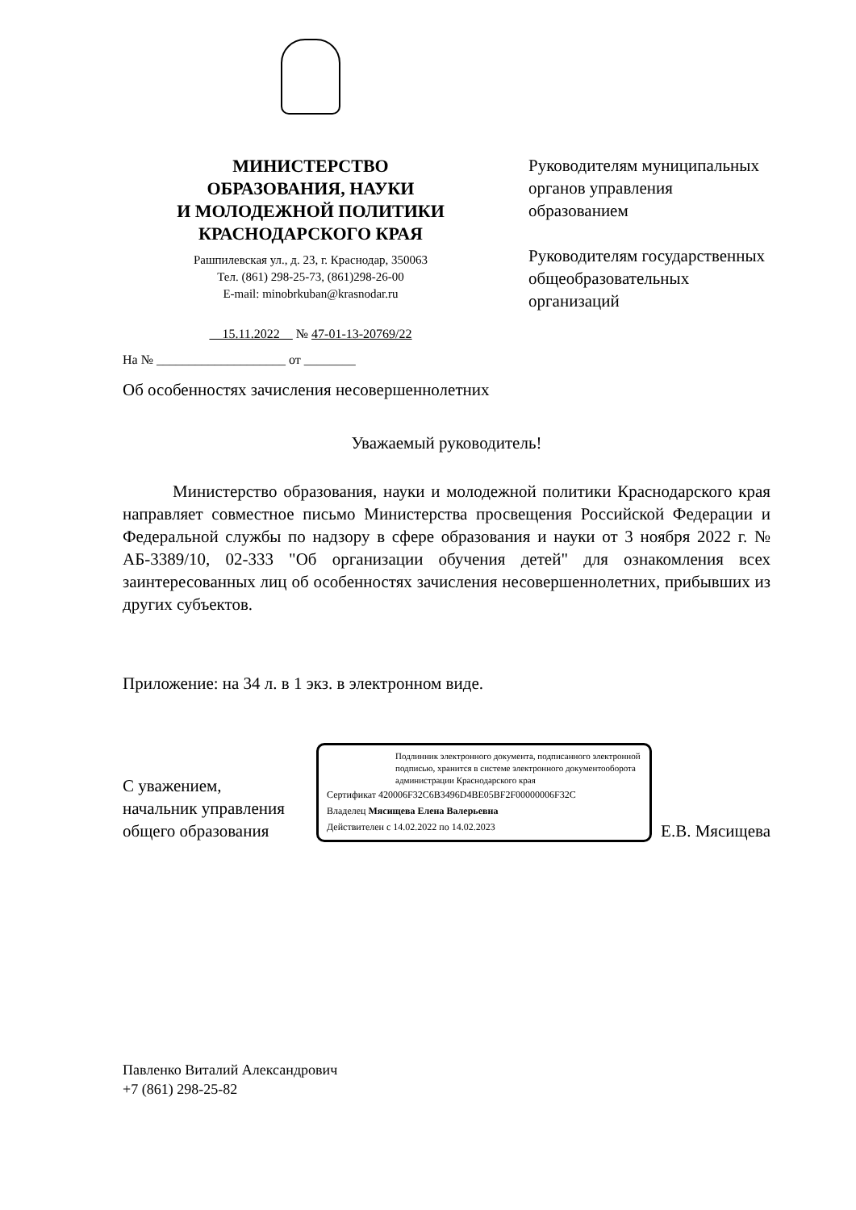МИНИСТЕРСТВО
ОБРАЗОВАНИЯ, НАУКИ
И МОЛОДЕЖНОЙ ПОЛИТИКИ
КРАСНОДАРСКОГО КРАЯ
Рашпилевская ул., д. 23, г. Краснодар, 350063
Тел. (861) 298-25-73, (861)298-26-00
E-mail: minobrkuban@krasnodar.ru
15.11.2022 № 47-01-13-20769/22
На № ____________________ от ________
Руководителям муниципальных
органов управления
образованием
Руководителям государственных
общеобразовательных
организаций
Об особенностях зачисления несовершеннолетних
Уважаемый руководитель!
Министерство образования, науки и молодежной политики Краснодарского края направляет совместное письмо Министерства просвещения Российской Федерации и Федеральной службы по надзору в сфере образования и науки от 3 ноября 2022 г. № АБ-3389/10, 02-333 "Об организации обучения детей" для ознакомления всех заинтересованных лиц об особенностях зачисления несовершеннолетних, прибывших из других субъектов.
Приложение: на 34 л. в 1 экз. в электронном виде.
С уважением,
начальник управления
общего образования
Подлинник электронного документа, подписанного электронной подписью, хранится в системе электронного документооборота администрации Краснодарского края
Сертификат 420006F32C6B3496D4BE05BF2F00000006F32C
Владелец Мясищева Елена Валерьевна
Действителен с 14.02.2022 по 14.02.2023
Е.В. Мясищева
Павленко Виталий Александрович
+7 (861) 298-25-82